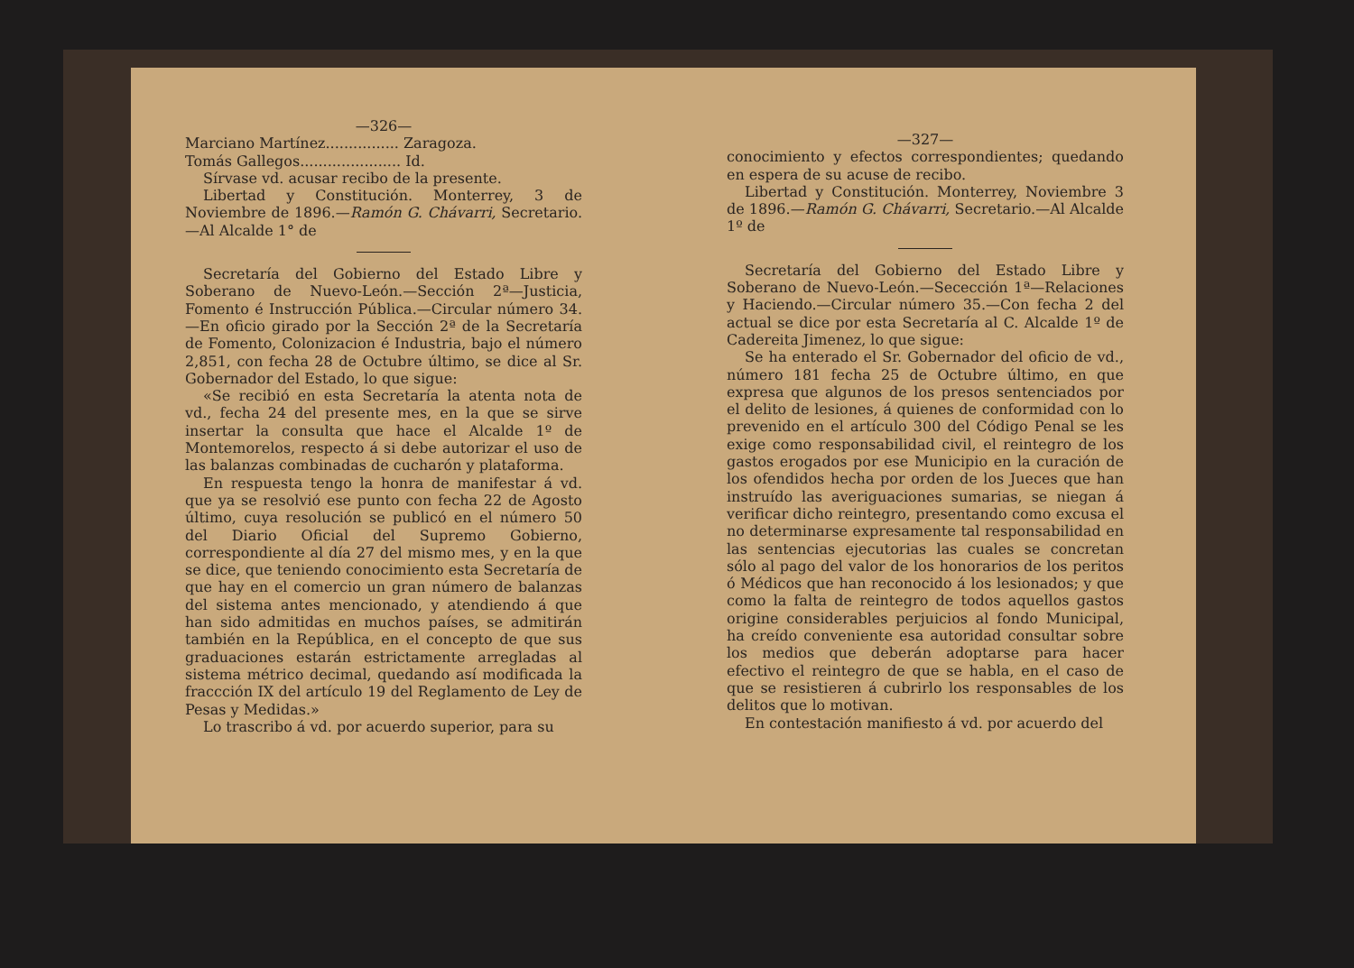—326—
Marciano Martínez................ Zaragoza.
Tomás Gallegos...................... Id.
Sírvase vd. acusar recibo de la presente.
Libertad y Constitución. Monterrey, 3 de Noviembre de 1896.—Ramón G. Chávarri, Secretario. —Al Alcalde 1° de
Secretaría del Gobierno del Estado Libre y Soberano de Nuevo-León.—Sección 2ª—Justicia, Fomento é Instrucción Pública.—Circular número 34. —En oficio girado por la Sección 2ª de la Secretaría de Fomento, Colonizacion é Industria, bajo el número 2,851, con fecha 28 de Octubre último, se dice al Sr. Gobernador del Estado, lo que sigue:
«Se recibió en esta Secretaría la atenta nota de vd., fecha 24 del presente mes, en la que se sirve insertar la consulta que hace el Alcalde 1º de Montemorelos, respecto á si debe autorizar el uso de las balanzas combinadas de cucharón y plataforma.
En respuesta tengo la honra de manifestar á vd. que ya se resolvió ese punto con fecha 22 de Agosto último, cuya resolución se publicó en el número 50 del Diario Oficial del Supremo Gobierno, correspondiente al día 27 del mismo mes, y en la que se dice, que teniendo conocimiento esta Secretaría de que hay en el comercio un gran número de balanzas del sistema antes mencionado, y atendiendo á que han sido admitidas en muchos países, se admitirán también en la República, en el concepto de que sus graduaciones estarán estrictamente arregladas al sistema métrico decimal, quedando así modificada la fraccción IX del artículo 19 del Reglamento de Ley de Pesas y Medidas.»
Lo trascribo á vd. por acuerdo superior, para su
—327—
conocimiento y efectos correspondientes; quedando en espera de su acuse de recibo.
Libertad y Constitución. Monterrey, Noviembre 3 de 1896.—Ramón G. Chávarri, Secretario.—Al Alcalde 1º de
Secretaría del Gobierno del Estado Libre y Soberano de Nuevo-León.—Secección 1ª—Relaciones y Haciendo.—Circular número 35.—Con fecha 2 del actual se dice por esta Secretaría al C. Alcalde 1º de Cadereita Jimenez, lo que sigue:
Se ha enterado el Sr. Gobernador del oficio de vd., número 181 fecha 25 de Octubre último, en que expresa que algunos de los presos sentenciados por el delito de lesiones, á quienes de conformidad con lo prevenido en el artículo 300 del Código Penal se les exige como responsabilidad civil, el reintegro de los gastos erogados por ese Municipio en la curación de los ofendidos hecha por orden de los Jueces que han instruído las averiguaciones sumarias, se niegan á verificar dicho reintegro, presentando como excusa el no determinarse expresamente tal responsabilidad en las sentencias ejecutorias las cuales se concretan sólo al pago del valor de los honorarios de los peritos ó Médicos que han reconocido á los lesionados; y que como la falta de reintegro de todos aquellos gastos origine considerables perjuicios al fondo Municipal, ha creído conveniente esa autoridad consultar sobre los medios que deberán adoptarse para hacer efectivo el reintegro de que se habla, en el caso de que se resistieren á cubrirlo los responsables de los delitos que lo motivan.
En contestación manifiesto á vd. por acuerdo del